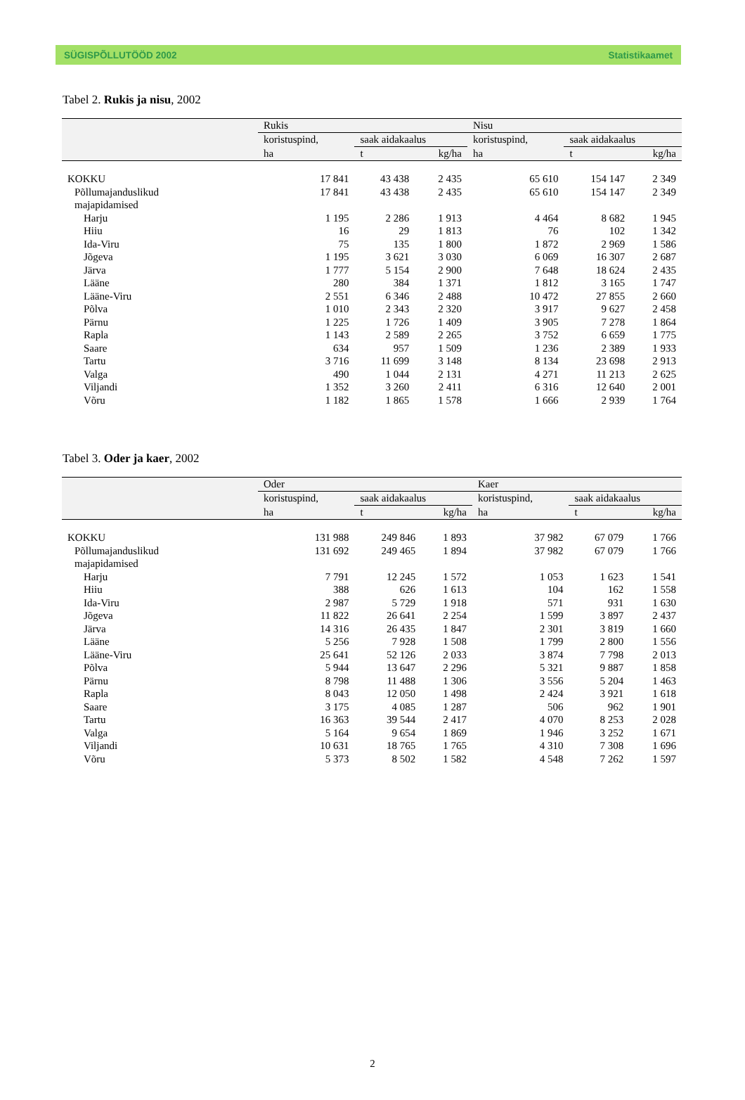SÜGISPÕLLUTÖÖD 2002 Statistikaamet
Tabel 2. Rukis ja nisu, 2002
| | Rukis | | | Nisu | | |
| --- | --- | --- | --- | --- | --- | --- |
| | koristuspind, | saak aidakaalus | | koristuspind, | saak aidakaalus | |
| | ha | t | kg/ha | ha | t | kg/ha |
| KOKKU | 17 841 | 43 438 | 2 435 | 65 610 | 154 147 | 2 349 |
| Põllumajanduslikud majapidamised | 17 841 | 43 438 | 2 435 | 65 610 | 154 147 | 2 349 |
| Harju | 1 195 | 2 286 | 1 913 | 4 464 | 8 682 | 1 945 |
| Hiiu | 16 | 29 | 1 813 | 76 | 102 | 1 342 |
| Ida-Viru | 75 | 135 | 1 800 | 1 872 | 2 969 | 1 586 |
| Jõgeva | 1 195 | 3 621 | 3 030 | 6 069 | 16 307 | 2 687 |
| Järva | 1 777 | 5 154 | 2 900 | 7 648 | 18 624 | 2 435 |
| Lääne | 280 | 384 | 1 371 | 1 812 | 3 165 | 1 747 |
| Lääne-Viru | 2 551 | 6 346 | 2 488 | 10 472 | 27 855 | 2 660 |
| Põlva | 1 010 | 2 343 | 2 320 | 3 917 | 9 627 | 2 458 |
| Pärnu | 1 225 | 1 726 | 1 409 | 3 905 | 7 278 | 1 864 |
| Rapla | 1 143 | 2 589 | 2 265 | 3 752 | 6 659 | 1 775 |
| Saare | 634 | 957 | 1 509 | 1 236 | 2 389 | 1 933 |
| Tartu | 3 716 | 11 699 | 3 148 | 8 134 | 23 698 | 2 913 |
| Valga | 490 | 1 044 | 2 131 | 4 271 | 11 213 | 2 625 |
| Viljandi | 1 352 | 3 260 | 2 411 | 6 316 | 12 640 | 2 001 |
| Võru | 1 182 | 1 865 | 1 578 | 1 666 | 2 939 | 1 764 |
Tabel 3. Oder ja kaer, 2002
| | Oder | | | Kaer | | |
| --- | --- | --- | --- | --- | --- | --- |
| | koristuspind, | saak aidakaalus | | koristuspind, | saak aidakaalus | |
| | ha | t | kg/ha | ha | t | kg/ha |
| KOKKU | 131 988 | 249 846 | 1 893 | 37 982 | 67 079 | 1 766 |
| Põllumajanduslikud majapidamised | 131 692 | 249 465 | 1 894 | 37 982 | 67 079 | 1 766 |
| Harju | 7 791 | 12 245 | 1 572 | 1 053 | 1 623 | 1 541 |
| Hiiu | 388 | 626 | 1 613 | 104 | 162 | 1 558 |
| Ida-Viru | 2 987 | 5 729 | 1 918 | 571 | 931 | 1 630 |
| Jõgeva | 11 822 | 26 641 | 2 254 | 1 599 | 3 897 | 2 437 |
| Järva | 14 316 | 26 435 | 1 847 | 2 301 | 3 819 | 1 660 |
| Lääne | 5 256 | 7 928 | 1 508 | 1 799 | 2 800 | 1 556 |
| Lääne-Viru | 25 641 | 52 126 | 2 033 | 3 874 | 7 798 | 2 013 |
| Põlva | 5 944 | 13 647 | 2 296 | 5 321 | 9 887 | 1 858 |
| Pärnu | 8 798 | 11 488 | 1 306 | 3 556 | 5 204 | 1 463 |
| Rapla | 8 043 | 12 050 | 1 498 | 2 424 | 3 921 | 1 618 |
| Saare | 3 175 | 4 085 | 1 287 | 506 | 962 | 1 901 |
| Tartu | 16 363 | 39 544 | 2 417 | 4 070 | 8 253 | 2 028 |
| Valga | 5 164 | 9 654 | 1 869 | 1 946 | 3 252 | 1 671 |
| Viljandi | 10 631 | 18 765 | 1 765 | 4 310 | 7 308 | 1 696 |
| Võru | 5 373 | 8 502 | 1 582 | 4 548 | 7 262 | 1 597 |
2